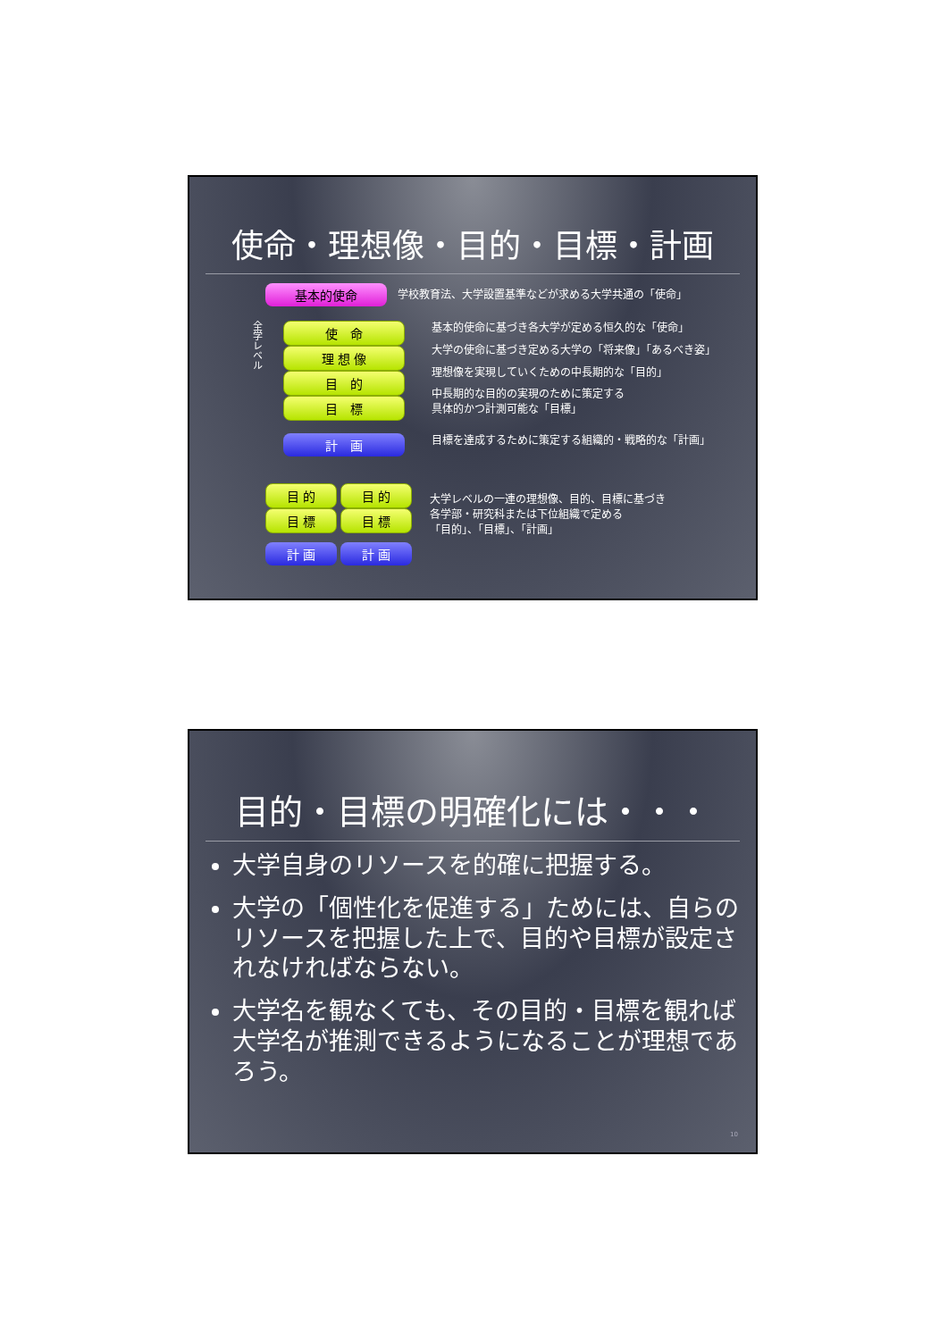使命・理想像・目的・目標・計画
基本的使命
学校教育法、大学設置基準などが求める大学共通の「使命」
全学レベル
使　命
理 想 像
目　的
目　標
計　画
基本的使命に基づき各大学が定める恒久的な「使命」
大学の使命に基づき定める大学の「将来像」「あるべき姿」
理想像を実現していくための中長期的な「目的」
中長期的な目的の実現のために策定する
具体的かつ計測可能な「目標」
目標を達成するために策定する組織的・戦略的な「計画」
目 的
目 標
計 画
目 的
目 標
計 画
大学レベルの一連の理想像、目的、目標に基づき
各学部・研究科または下位組織で定める
「目的」、「目標」、「計画」
目的・目標の明確化には・・・
大学自身のリソースを的確に把握する。
大学の「個性化を促進する」ためには、自らのリソースを把握した上で、目的や目標が設定されなければならない。
大学名を観なくても、その目的・目標を観れば大学名が推測できるようになることが理想であろう。
10